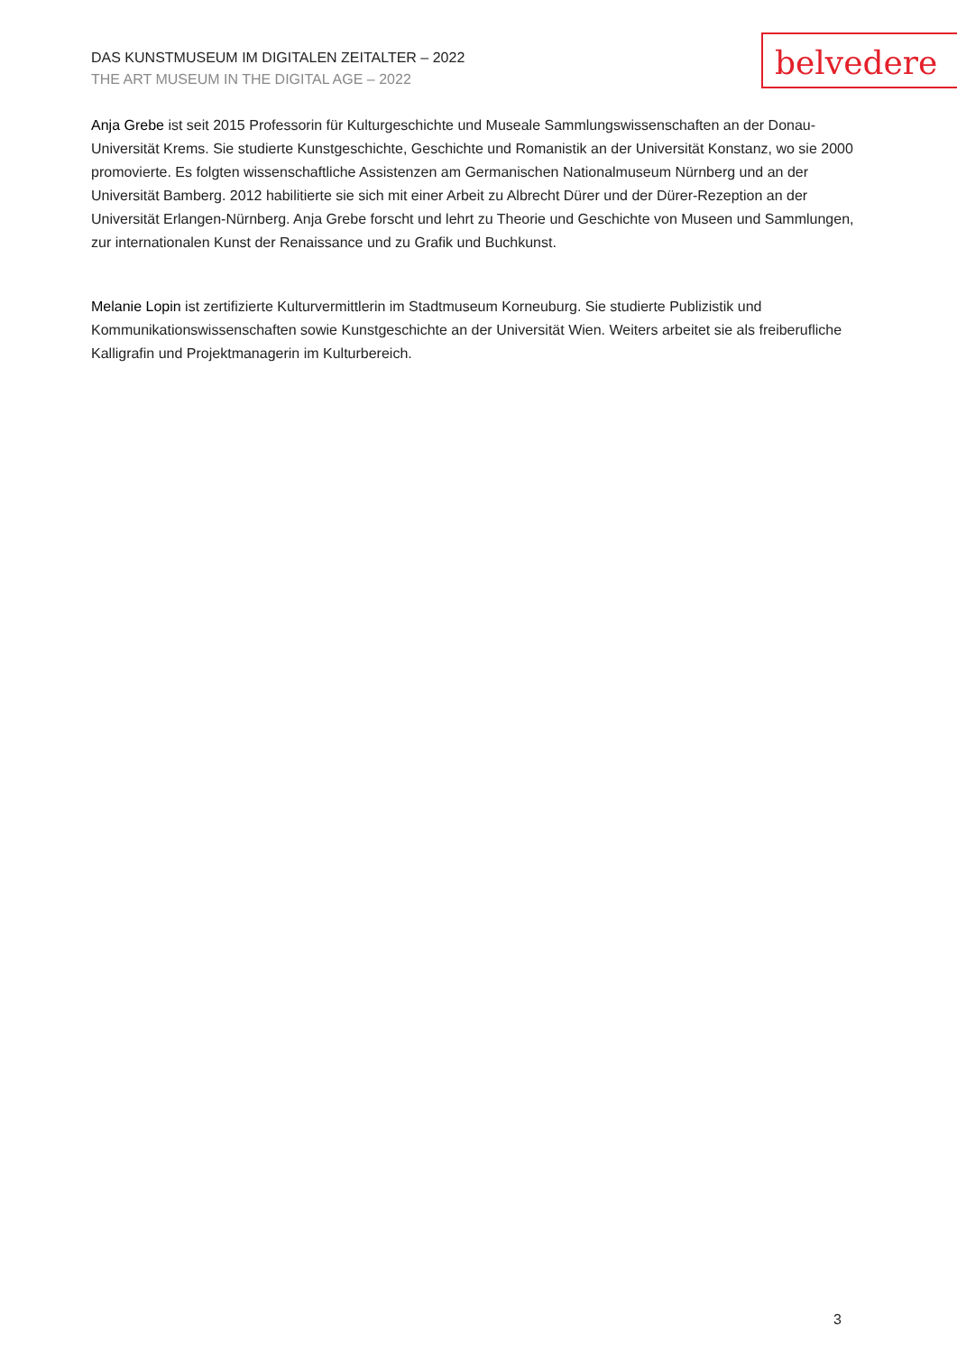DAS KUNSTMUSEUM IM DIGITALEN ZEITALTER – 2022
THE ART MUSEUM IN THE DIGITAL AGE – 2022
belvedere
Anja Grebe ist seit 2015 Professorin für Kulturgeschichte und Museale Sammlungswissenschaften an der Donau-Universität Krems. Sie studierte Kunstgeschichte, Geschichte und Romanistik an der Universität Konstanz, wo sie 2000 promovierte. Es folgten wissenschaftliche Assistenzen am Germanischen Nationalmuseum Nürnberg und an der Universität Bamberg. 2012 habilitierte sie sich mit einer Arbeit zu Albrecht Dürer und der Dürer-Rezeption an der Universität Erlangen-Nürnberg. Anja Grebe forscht und lehrt zu Theorie und Geschichte von Museen und Sammlungen, zur internationalen Kunst der Renaissance und zu Grafik und Buchkunst.
Melanie Lopin ist zertifizierte Kulturvermittlerin im Stadtmuseum Korneuburg. Sie studierte Publizistik und Kommunikationswissenschaften sowie Kunstgeschichte an der Universität Wien. Weiters arbeitet sie als freiberufliche Kalligrafin und Projektmanagerin im Kulturbereich.
3